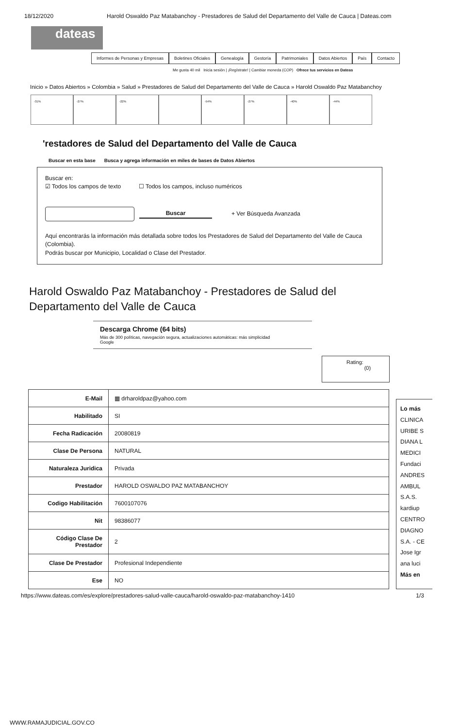18/12/2020 Harold Oswaldo Paz Matabanchoy - Prestadores de Salud del Departamento del Valle de Cauca | Dateas.com
dateas
Informes de Personas y Empresas
Boletines Oficiales Genealogía Gestoría Patrimoniales Datos Abiertos País Contacto
Me gusta 40 mil Inicia sesión | ¡Regístrate! | Cambiar moneda (COP) Ofrece tus servicios en Dateas
Inicio » Datos Abiertos » Colombia » Salud » Prestadores de Salud del Departamento del Valle de Cauca » Harold Oswaldo Paz Matabanchoy
-31% -27% -22% -54% -27% -40% -44%
'restadores de Salud del Departamento del Valle de Cauca
Buscar en esta base Busca y agrega información en miles de bases de Datos Abiertos
Buscar en:
☑ Todos los campos de texto ☐ Todos los campos, incluso numéricos
Buscar + Ver Búsqueda Avanzada
Aquí encontrarás la información más detallada sobre todos los Prestadores de Salud del Departamento del Valle de Cauca (Colombia).
Podrás buscar por Municipio, Localidad o Clase del Prestador.
Harold Oswaldo Paz Matabanchoy - Prestadores de Salud del
Departamento del Valle de Cauca
Descarga Chrome (64 bits)
Más de 300 políticas, navegación segura, actualizaciones automáticas: más simplicidad
Google
Rating:
(0)
| E-Mail | ▦ drharoldpaz@yahoo.com |
| Habilitado | SI |
| Fecha Radicación | 20080819 |
| Clase De Persona | NATURAL |
| Naturaleza Juridica | Privada |
| Prestador | HAROLD OSWALDO PAZ MATABANCHOY |
| Codigo Habilitación | 7600107076 |
| Nit | 98386077 |
| Código Clase De Prestador | 2 |
| Clase De Prestador | Profesional Independiente |
| Ese | NO |
Lo más
CLINICA
URIBE S
DIANA L
MEDICI
Fundaci
ANDRES
AMBUL
S.A.S.
kardiup
CENTRO
DIAGNO
S.A. - CE
Jose Igr
ana luci
Más en
https://www.dateas.com/es/explore/prestadores-salud-valle-cauca/harold-oswaldo-paz-matabanchoy-1410 1/3
WWW.RAMAJUDICIAL.GOV.CO